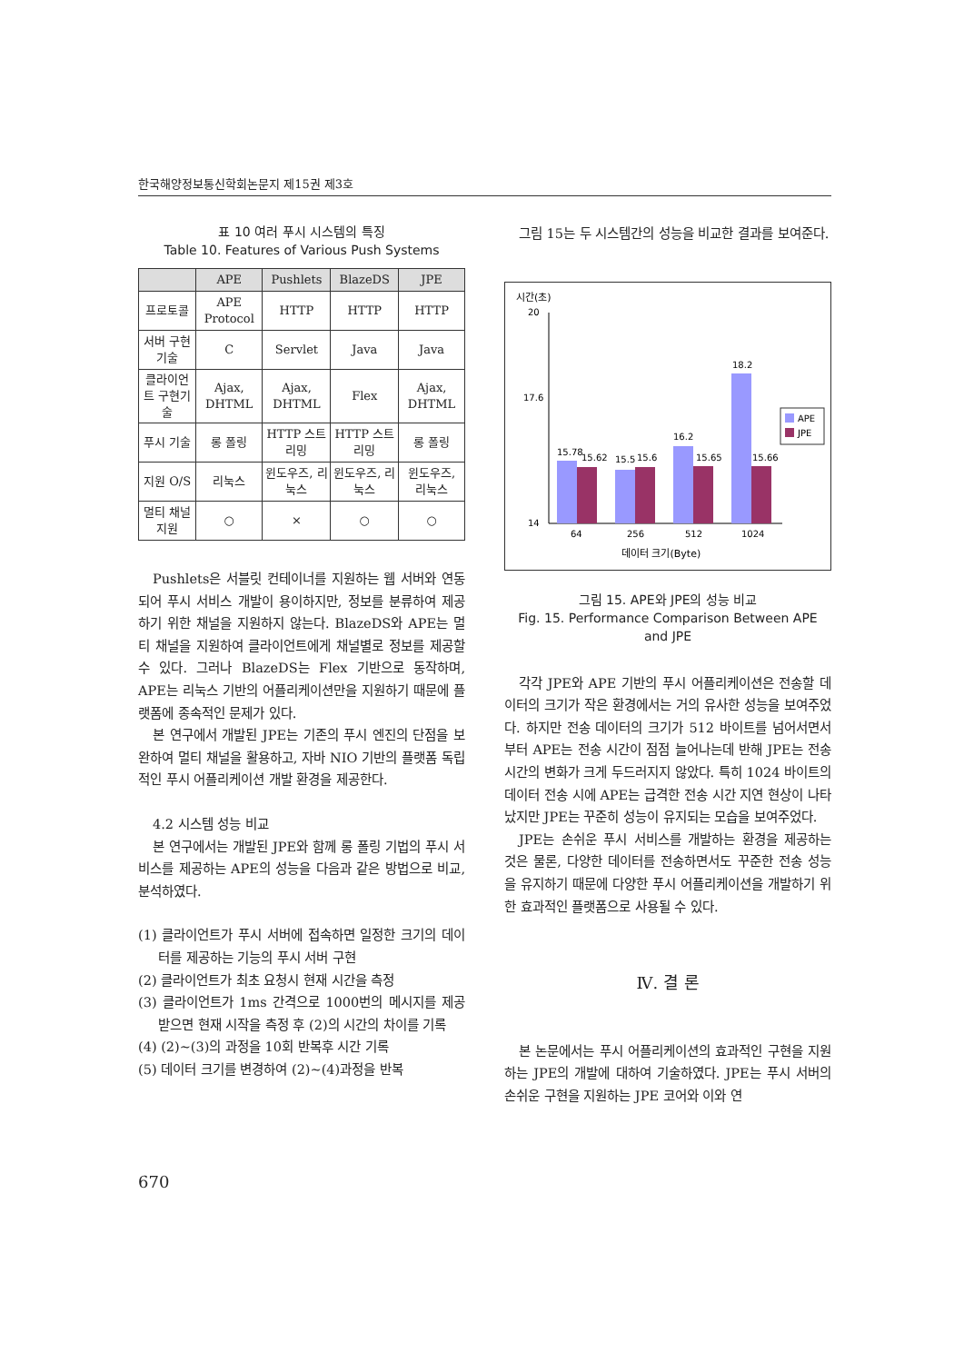한국해양정보통신학회논문지 제15권 제3호
표 10 여러 푸시 시스템의 특징
Table 10. Features of Various Push Systems
| | APE | Pushlets | BlazeDS | JPE |
| --- | --- | --- | --- | --- |
| 프로토콜 | APE Protocol | HTTP | HTTP | HTTP |
| 서버 구현기술 | C | Servlet | Java | Java |
| 클라이언트 구현기술 | Ajax, DHTML | Ajax, DHTML | Flex | Ajax, DHTML |
| 푸시 기술 | 롱 폴링 | HTTP 스트리밍 | HTTP 스트리밍 | 롱 폴링 |
| 지원 O/S | 리눅스 | 윈도우즈, 리눅스 | 윈도우즈, 리눅스 | 윈도우즈, 리눅스 |
| 멀티 채널 지원 | ○ | × | ○ | ○ |
Pushlets은 서블릿 컨테이너를 지원하는 웹 서버와 연동되어 푸시 서비스 개발이 용이하지만, 정보를 분류하여 제공하기 위한 채널을 지원하지 않는다. BlazeDS와 APE는 멀티 채널을 지원하여 클라이언트에게 채널별로 정보를 제공할 수 있다. 그러나 BlazeDS는 Flex 기반으로 동작하며, APE는 리눅스 기반의 어플리케이션만을 지원하기 때문에 플랫폼에 종속적인 문제가 있다.
본 연구에서 개발된 JPE는 기존의 푸시 엔진의 단점을 보완하여 멀티 채널을 활용하고, 자바 NIO 기반의 플랫폼 독립적인 푸시 어플리케이션 개발 환경을 제공한다.
4.2 시스템 성능 비교
본 연구에서는 개발된 JPE와 함께 롱 폴링 기법의 푸시 서비스를 제공하는 APE의 성능을 다음과 같은 방법으로 비교, 분석하였다.
(1) 클라이언트가 푸시 서버에 접속하면 일정한 크기의 데이터를 제공하는 기능의 푸시 서버 구현
(2) 클라이언트가 최초 요청시 현재 시간을 측정
(3) 클라이언트가 1ms 간격으로 1000번의 메시지를 제공 받으면 현재 시작을 측정 후 (2)의 시간의 차이를 기록
(4) (2)~(3)의 과정을 10회 반복후 시간 기록
(5) 데이터 크기를 변경하여 (2)~(4)과정을 반복
그림 15는 두 시스템간의 성능을 비교한 결과를 보여준다.
시간(초)
20
17.6
14
15.78
15.62
15.5
15.6
16.2
15.65
18.2
15.66
64
256
512
1024
데이터 크기(Byte)
APE
JPE
그림 15. APE와 JPE의 성능 비교
Fig. 15. Performance Comparison Between APE and JPE
각각 JPE와 APE 기반의 푸시 어플리케이션은 전송할 데이터의 크기가 작은 환경에서는 거의 유사한 성능을 보여주었다. 하지만 전송 데이터의 크기가 512 바이트를 넘어서면서부터 APE는 전송 시간이 점점 늘어나는데 반해 JPE는 전송 시간의 변화가 크게 두드러지지 않았다. 특히 1024 바이트의 데이터 전송 시에 APE는 급격한 전송 시간 지연 현상이 나타났지만 JPE는 꾸준히 성능이 유지되는 모습을 보여주었다.
JPE는 손쉬운 푸시 서비스를 개발하는 환경을 제공하는 것은 물론, 다양한 데이터를 전송하면서도 꾸준한 전송 성능을 유지하기 때문에 다양한 푸시 어플리케이션을 개발하기 위한 효과적인 플랫폼으로 사용될 수 있다.
Ⅳ. 결 론
본 논문에서는 푸시 어플리케이션의 효과적인 구현을 지원하는 JPE의 개발에 대하여 기술하였다. JPE는 푸시 서버의 손쉬운 구현을 지원하는 JPE 코어와 이와 연
670